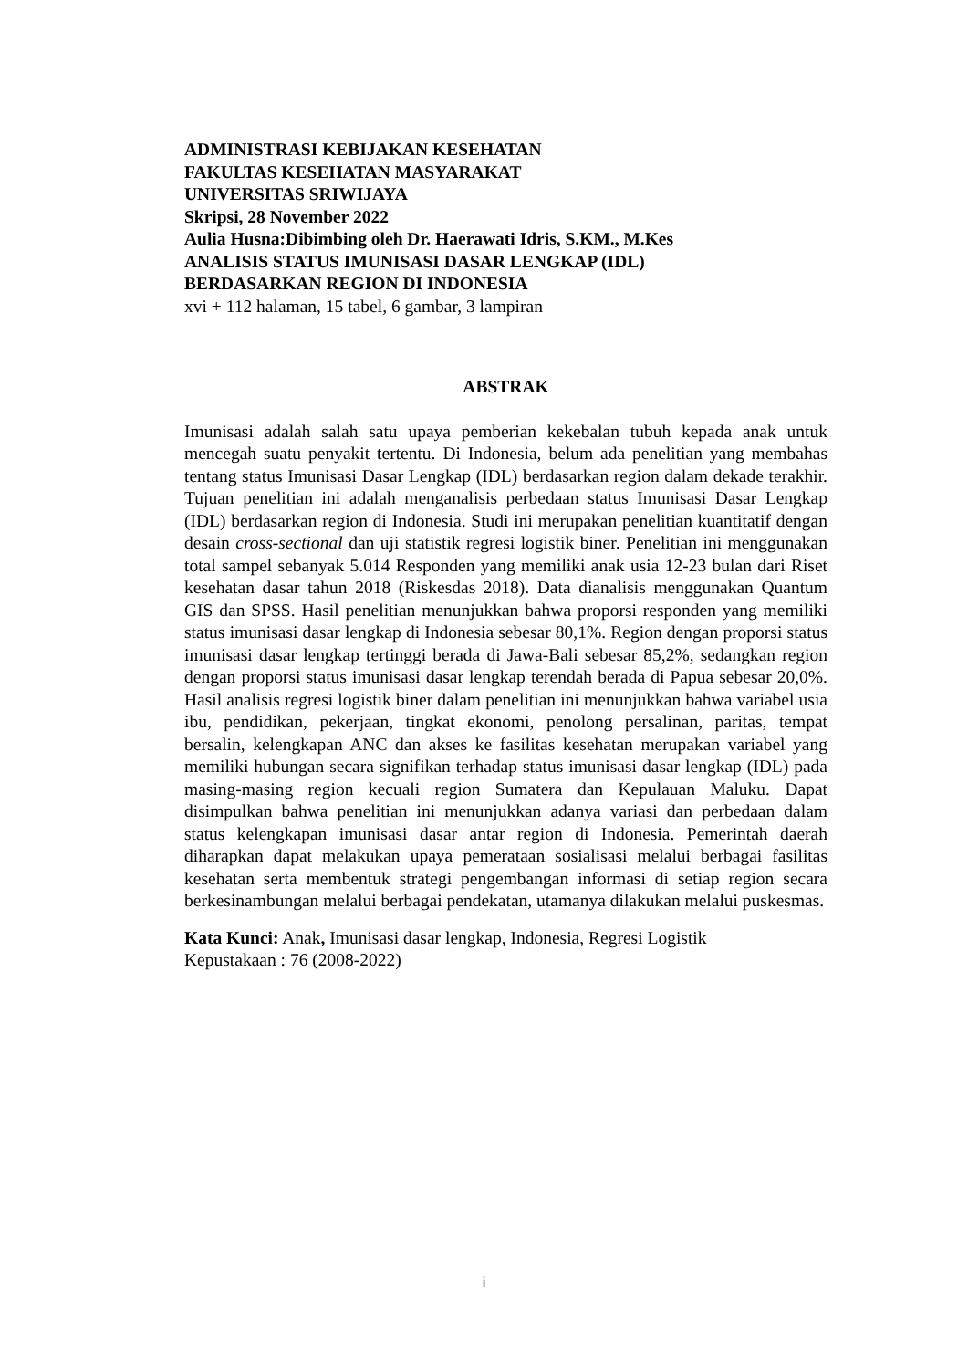ADMINISTRASI KEBIJAKAN KESEHATAN
FAKULTAS KESEHATAN MASYARAKAT
UNIVERSITAS SRIWIJAYA
Skripsi, 28 November 2022
Aulia Husna:Dibimbing oleh Dr. Haerawati Idris, S.KM., M.Kes
ANALISIS STATUS IMUNISASI DASAR LENGKAP (IDL)
BERDASARKAN REGION DI INDONESIA
xvi + 112 halaman, 15 tabel, 6 gambar, 3 lampiran
ABSTRAK
Imunisasi adalah salah satu upaya pemberian kekebalan tubuh kepada anak untuk mencegah suatu penyakit tertentu. Di Indonesia, belum ada penelitian yang membahas tentang status Imunisasi Dasar Lengkap (IDL) berdasarkan region dalam dekade terakhir. Tujuan penelitian ini adalah menganalisis perbedaan status Imunisasi Dasar Lengkap (IDL) berdasarkan region di Indonesia. Studi ini merupakan penelitian kuantitatif dengan desain cross-sectional dan uji statistik regresi logistik biner. Penelitian ini menggunakan total sampel sebanyak 5.014 Responden yang memiliki anak usia 12-23 bulan dari Riset kesehatan dasar tahun 2018 (Riskesdas 2018). Data dianalisis menggunakan Quantum GIS dan SPSS. Hasil penelitian menunjukkan bahwa proporsi responden yang memiliki status imunisasi dasar lengkap di Indonesia sebesar 80,1%. Region dengan proporsi status imunisasi dasar lengkap tertinggi berada di Jawa-Bali sebesar 85,2%, sedangkan region dengan proporsi status imunisasi dasar lengkap terendah berada di Papua sebesar 20,0%. Hasil analisis regresi logistik biner dalam penelitian ini menunjukkan bahwa variabel usia ibu, pendidikan, pekerjaan, tingkat ekonomi, penolong persalinan, paritas, tempat bersalin, kelengkapan ANC dan akses ke fasilitas kesehatan merupakan variabel yang memiliki hubungan secara signifikan terhadap status imunisasi dasar lengkap (IDL) pada masing-masing region kecuali region Sumatera dan Kepulauan Maluku. Dapat disimpulkan bahwa penelitian ini menunjukkan adanya variasi dan perbedaan dalam status kelengkapan imunisasi dasar antar region di Indonesia. Pemerintah daerah diharapkan dapat melakukan upaya pemerataan sosialisasi melalui berbagai fasilitas kesehatan serta membentuk strategi pengembangan informasi di setiap region secara berkesinambungan melalui berbagai pendekatan, utamanya dilakukan melalui puskesmas.
Kata Kunci: Anak, Imunisasi dasar lengkap, Indonesia, Regresi Logistik
Kepustakaan : 76 (2008-2022)
i